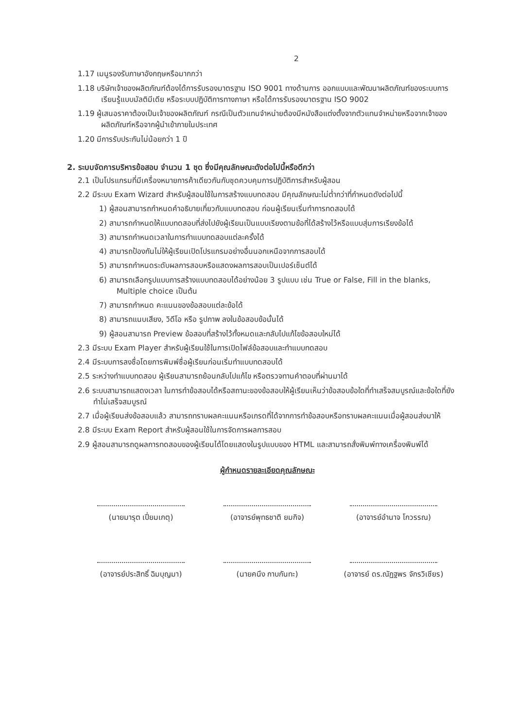2
1.17 เมนูรองรับภาษาอังกฤษหรือมากกว่า
1.18 บริษัทเจ้าของผลิตภัณฑ์ต้องได้การรับรองมาตรฐาน ISO 9001 ทางด้านการ ออกแบบและพัฒนาผลิตภัณฑ์ของระบบการเรียนรู้แบบมัลติมีเดีย หรือระบบปฏิบัติการทางภาษา หรือได้การรับรองมาตรฐาน ISO 9002
1.19 ผู้เสนอราคาต้องเป็นเจ้าของผลิตภัณฑ์ กรณีเป็นตัวแทนจำหน่ายต้องมีหนังสือแต่งตั้งจากตัวแทนจำหน่ายหรือจากเจ้าของผลิตภัณฑ์หรือจากผู้นำเข้าภายในประเทศ
1.20 มีการรับประกันไม่น้อยกว่า 1 ปี
2. ระบบจัดการบริหารข้อสอบ จำนวน 1 ชุด ซึ่งมีคุณลักษณะดังต่อไปนี้หรือดีกว่า
2.1 เป็นโปรแกรมที่มีเครื่องหมายการค้าเดียวกันกับชุดควบคุมการปฏิบัติการสำหรับผู้สอน
2.2 มีระบบ Exam Wizard สำหรับผู้สอนใช้ในการสร้างแบบทดสอบ มีคุณลักษณะไม่ต่ำกว่าที่กำหนดดังต่อไปนี้
1) ผู้สอนสามารถกำหนดคำอธิบายเกี่ยวกับแบบทดสอบ ก่อนผู้เรียนเริ่มทำการทดสอบได้
2) สามารถกำหนดให้แบบทดสอบที่ส่งไปยังผู้เรียนเป็นแบบเรียงตามข้อที่ได้สร้างไว้หรือแบบสุ่มการเรียงข้อได้
3) สามารถกำหนดเวลาในการทำแบบทดสอบแต่ละครั้งได้
4) สามารถป้องกันไม่ให้ผู้เรียนเปิดโปรแกรมอย่างอื่นนอกเหนือจากการสอบได้
5) สามารถกำหนดระดับผลการสอบหรือแสดงผลการสอบเป็นเปอร์เซ็นต์ได้
6) สามารถเลือกรูปแบบการสร้างแบบทดสอบได้อย่างน้อย 3 รูปแบบ เช่น True or False, Fill in the blanks, Multiple choice เป็นต้น
7) สามารถกำหนด คะแนนของข้อสอบแต่ละข้อได้
8) สามารถแนบเสียง, วิดีโอ หรือ รูปภาพ ลงในข้อสอบข้อนั้นได้
9) ผู้สอนสามารถ Preview ข้อสอบที่สร้างไว้ทั้งหมดและกลับไปแก้ไขข้อสอบใหม่ได้
2.3 มีระบบ Exam Player สำหรับผู้เรียนใช้ในการเปิดไฟล์ข้อสอบและทำแบบทดสอบ
2.4 มีระบบการลงชื่อโดยการพิมพ์ชื่อผู้เรียนก่อนเริ่มทำแบบทดสอบได้
2.5 ระหว่างทำแบบทดสอบ ผู้เรียนสามารถย้อนกลับไปแก้ไข หรือตรวจทานคำตอบที่ผ่านมาได้
2.6 ระบบสามารถแสดงเวลา ในการทำข้อสอบได้หรือสถานะของข้อสอบให้ผู้เรียนเห็นว่าข้อสอบข้อใดที่ทำเสร็จสมบูรณ์และข้อใดที่ยังทำไม่เสร็จสมบูรณ์
2.7 เมื่อผู้เรียนส่งข้อสอบแล้ว สามารถทราบผลคะแนนหรือเกรดที่ได้จากการทำข้อสอบหรือทราบผลคะแนนเมื่อผู้สอนส่งมาให้
2.8 มีระบบ Exam Report สำหรับผู้สอนใช้ในการจัดการผลการสอบ
2.9 ผู้สอนสามารถดูผลการทดสอบของผู้เรียนได้โดยแสดงในรูปแบบของ HTML และสามารถสั่งพิมพ์ทางเครื่องพิมพ์ได้
ผู้กำหนดรายละเอียดคุณลักษณะ
(นายมารุต เปี่ยมเกตุ)
(อาจารย์พุทธชาติ ยมกิจ)
(อาจารย์อำนาจ โกวรรณ)
(อาจารย์ประสิทธิ์ ฉิมบุญมา)
(นายคนึง กาบกันทะ)
(อาจารย์ ดร.ณัฏฐพร จักรวิเชียร)